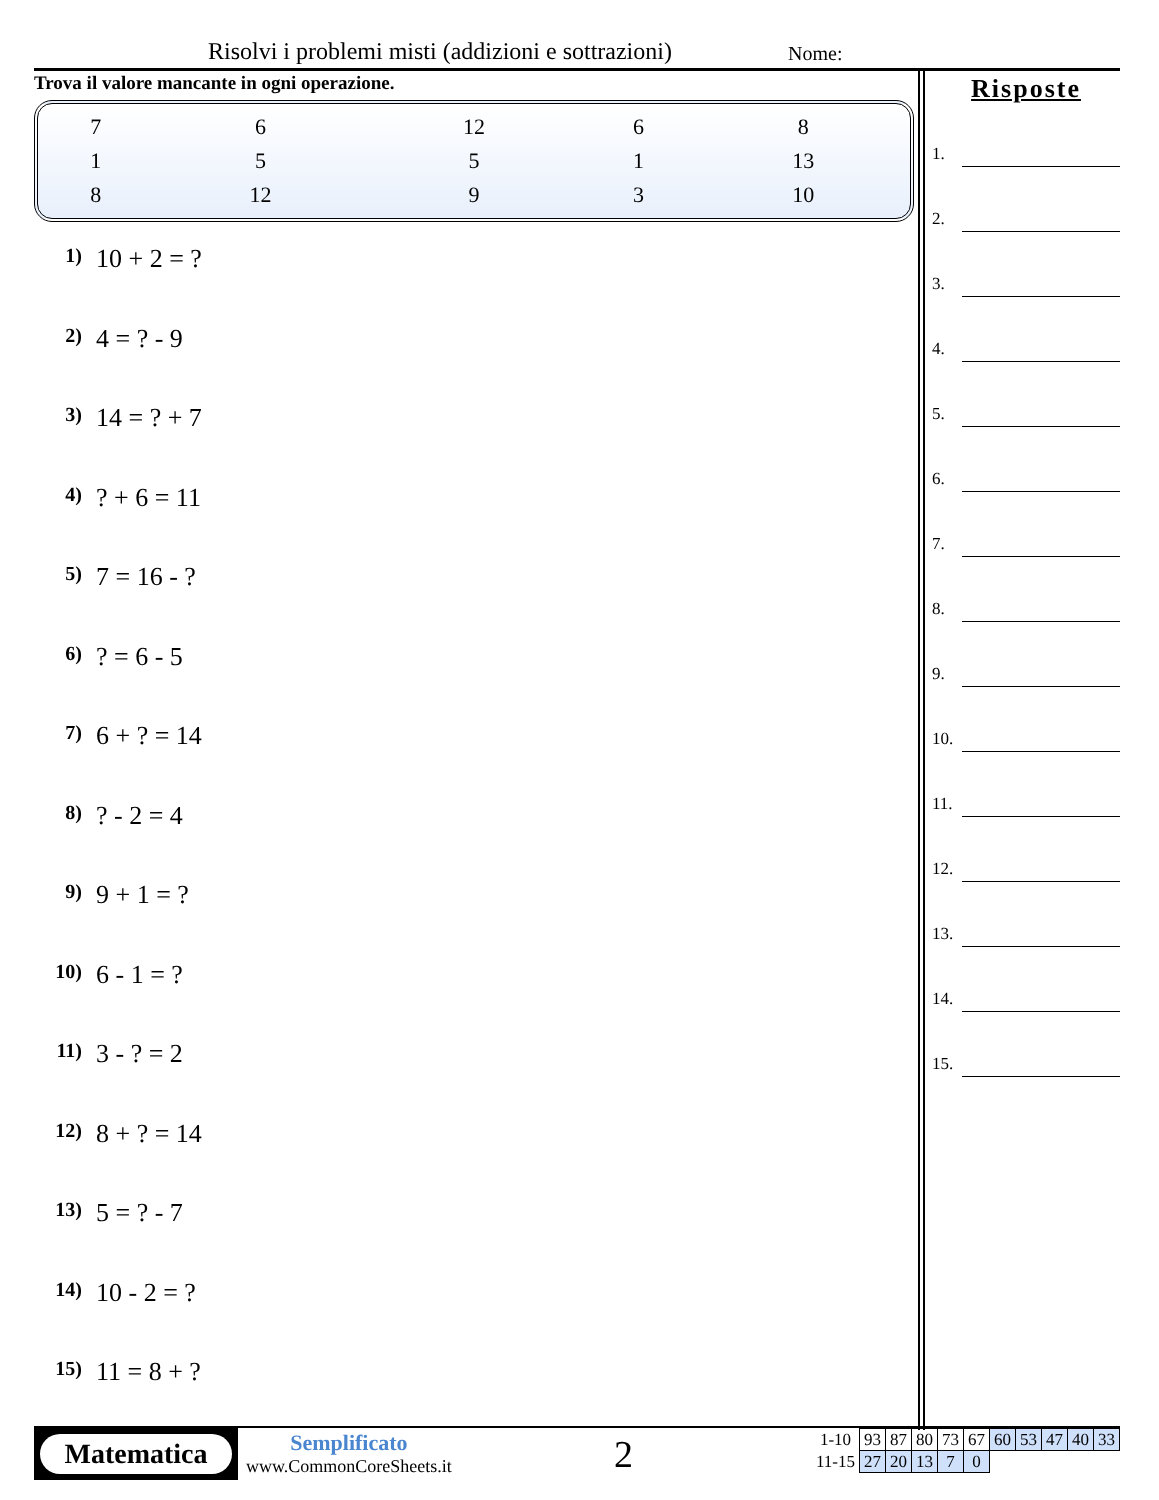Risolvi i problemi misti (addizioni e sottrazioni)
Nome:
Trova il valore mancante in ogni operazione.
| 7 | 6 | 12 | 6 | 8 |
| 1 | 5 | 5 | 1 | 13 |
| 8 | 12 | 9 | 3 | 10 |
1) 10 + 2 = ?
2) 4 = ? - 9
3) 14 = ? + 7
4)? + 6 = 11
5) 7 = 16 - ?
6)? = 6 - 5
7) 6 + ? = 14
8)? - 2 = 4
9) 9 + 1 = ?
10) 6 - 1 = ?
11) 3 - ? = 2
12) 8 + ? = 14
13) 5 = ? - 7
14) 10 - 2 = ?
15) 11 = 8 + ?
Risposte
1.
2.
3.
4.
5.
6.
7.
8.
9.
10.
11.
12.
13.
14.
15.
Matematica
Semplificato
www.CommonCoreSheets.it
2
| 1-10 | 93 | 87 | 80 | 73 | 67 | 60 | 53 | 47 | 40 | 33 |
| 11-15 | 27 | 20 | 13 | 7 | 0 | | | | | |